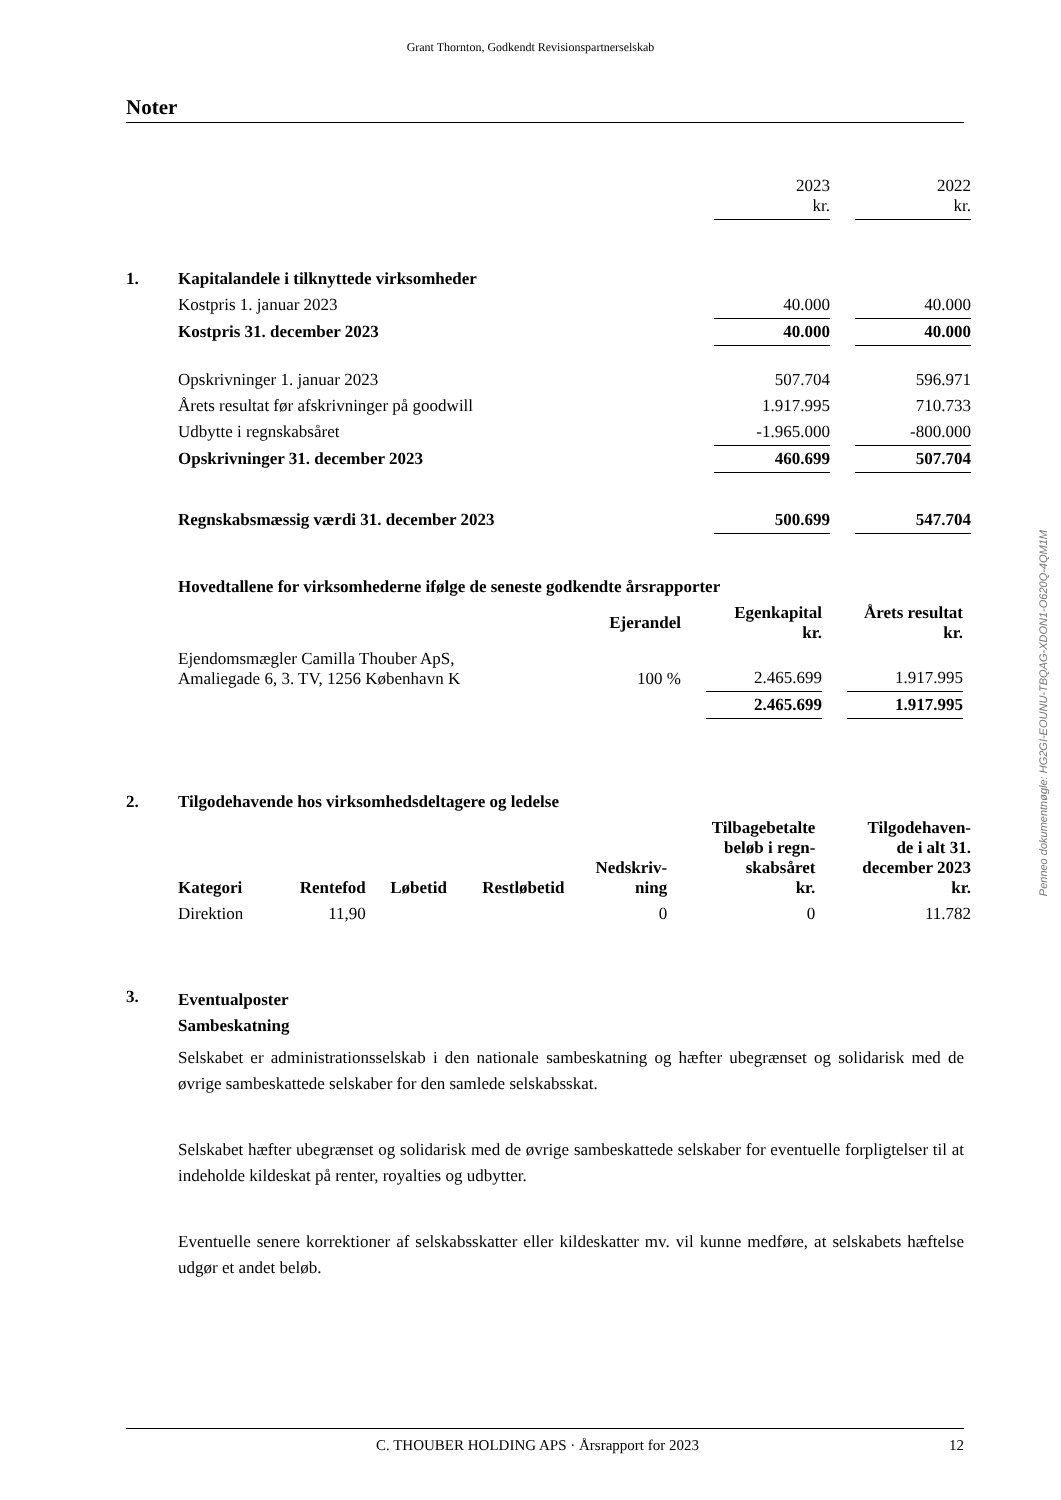Grant Thornton, Godkendt Revisionspartnerselskab
Noter
| | | 2023 kr. | | 2022 kr. |
| 1. | Kapitalandele i tilknyttede virksomheder | | | |
| | Kostpris 1. januar 2023 | 40.000 | | 40.000 |
| | Kostpris 31. december 2023 | 40.000 | | 40.000 |
| | Opskrivninger 1. januar 2023 | 507.704 | | 596.971 |
| | Årets resultat før afskrivninger på goodwill | 1.917.995 | | 710.733 |
| | Udbytte i regnskabsåret | -1.965.000 | | -800.000 |
| | Opskrivninger 31. december 2023 | 460.699 | | 507.704 |
| | Regnskabsmæssig værdi 31. december 2023 | 500.699 | | 547.704 |
| Hovedtallene for virksomhederne ifølge de seneste godkendte årsrapporter | | | | | |
| | Ejerandel | | Egenkapital kr. | | Årets resultat kr. |
| Ejendomsmægler Camilla Thouber ApS, Amaliegade 6, 3. TV, 1256 København K | 100 % | | 2.465.699 | | 1.917.995 |
| | | | 2.465.699 | | 1.917.995 |
| 2. | Tilgodehavende hos virksomhedsdeltagere og ledelse | | | | | | |
| | Kategori | Rentefod | Løbetid | Restløbetid | Nedskriv- ning | Tilbagebetalte beløb i regn- skabsåret kr. | Tilgodehaven- de i alt 31. december 2023 kr. |
| | Direktion | 11,90 | | | 0 | 0 | 11.782 |
3.
Eventualposter
Sambeskatning
Selskabet er administrationsselskab i den nationale sambeskatning og hæfter ubegrænset og solidarisk med de øvrige sambeskattede selskaber for den samlede selskabsskat.
Selskabet hæfter ubegrænset og solidarisk med de øvrige sambeskattede selskaber for eventuelle forpligtelser til at indeholde kildeskat på renter, royalties og udbytter.
Eventuelle senere korrektioner af selskabsskatter eller kildeskatter mv. vil kunne medføre, at selskabets hæftelse udgør et andet beløb.
C. THOUBER HOLDING APS · Årsrapport for 2023 12
Penneo dokumentnøgle: HG2GI-EOUNU-TBQAG-XDON1-O620Q-4QM1M